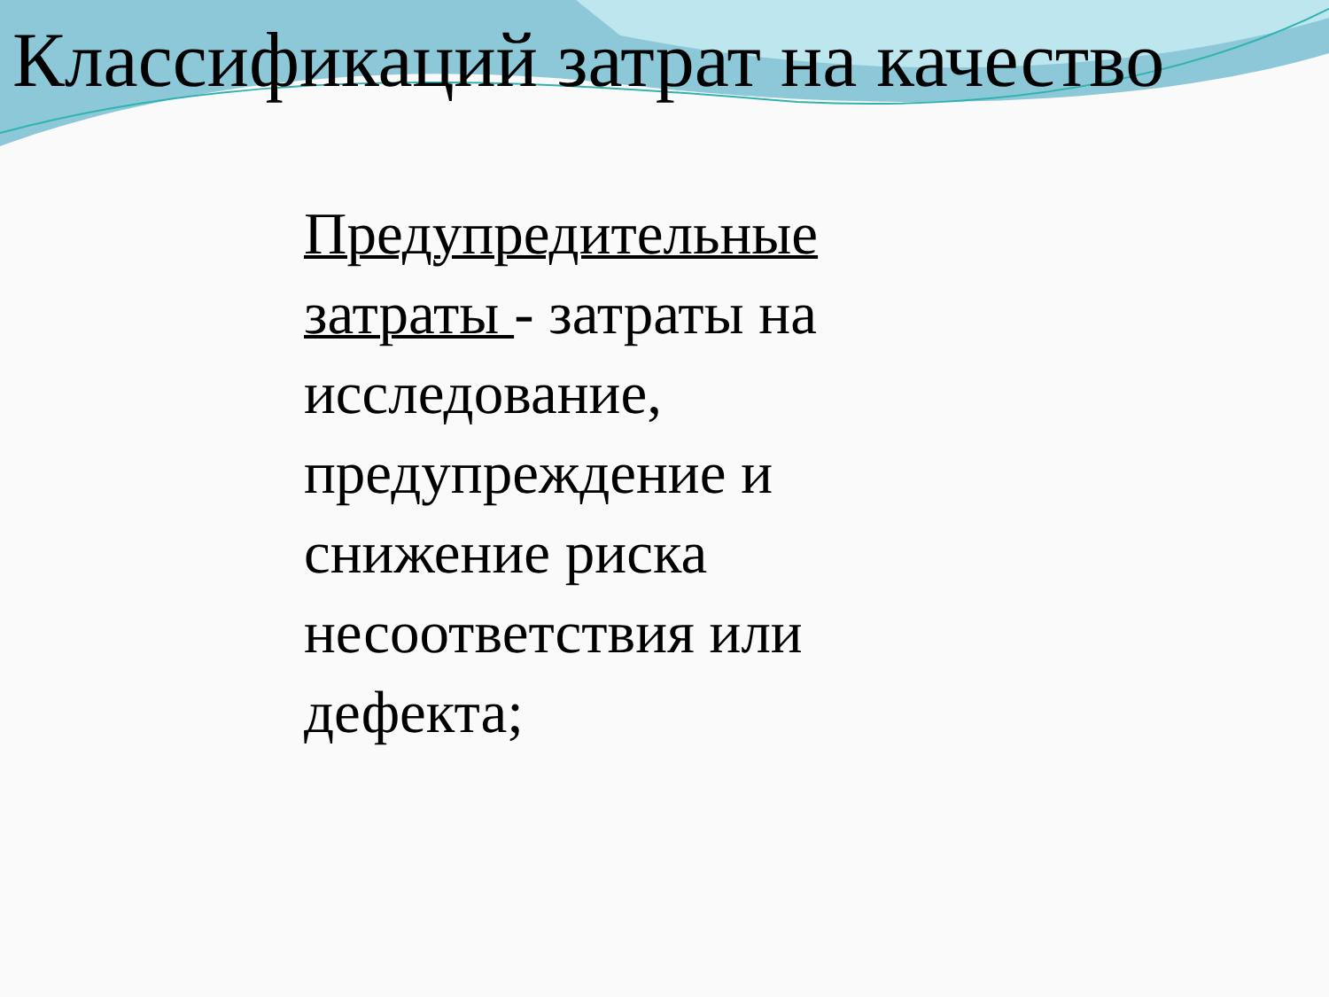Классификаций затрат на качество
Предупредительные затраты - затраты на исследование, предупреждение и снижение риска несоответствия или дефекта;